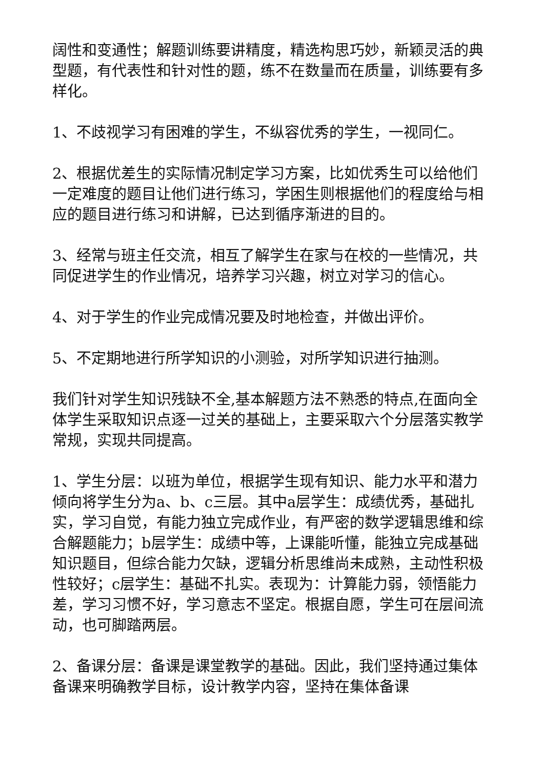阔性和变通性；解题训练要讲精度，精选构思巧妙，新颖灵活的典型题，有代表性和针对性的题，练不在数量而在质量，训练要有多样化。
1、不歧视学习有困难的学生，不纵容优秀的学生，一视同仁。
2、根据优差生的实际情况制定学习方案，比如优秀生可以给他们一定难度的题目让他们进行练习，学困生则根据他们的程度给与相应的题目进行练习和讲解，已达到循序渐进的目的。
3、经常与班主任交流，相互了解学生在家与在校的一些情况，共同促进学生的作业情况，培养学习兴趣，树立对学习的信心。
4、对于学生的作业完成情况要及时地检查，并做出评价。
5、不定期地进行所学知识的小测验，对所学知识进行抽测。
我们针对学生知识残缺不全,基本解题方法不熟悉的特点,在面向全体学生采取知识点逐一过关的基础上，主要采取六个分层落实教学常规，实现共同提高。
1、学生分层：以班为单位，根据学生现有知识、能力水平和潜力倾向将学生分为a、b、c三层。其中a层学生：成绩优秀，基础扎实，学习自觉，有能力独立完成作业，有严密的数学逻辑思维和综合解题能力；b层学生：成绩中等，上课能听懂，能独立完成基础知识题目，但综合能力欠缺，逻辑分析思维尚未成熟，主动性积极性较好；c层学生：基础不扎实。表现为：计算能力弱，领悟能力差，学习习惯不好，学习意志不坚定。根据自愿，学生可在层间流动，也可脚踏两层。
2、备课分层：备课是课堂教学的基础。因此，我们坚持通过集体备课来明确教学目标，设计教学内容，坚持在集体备课